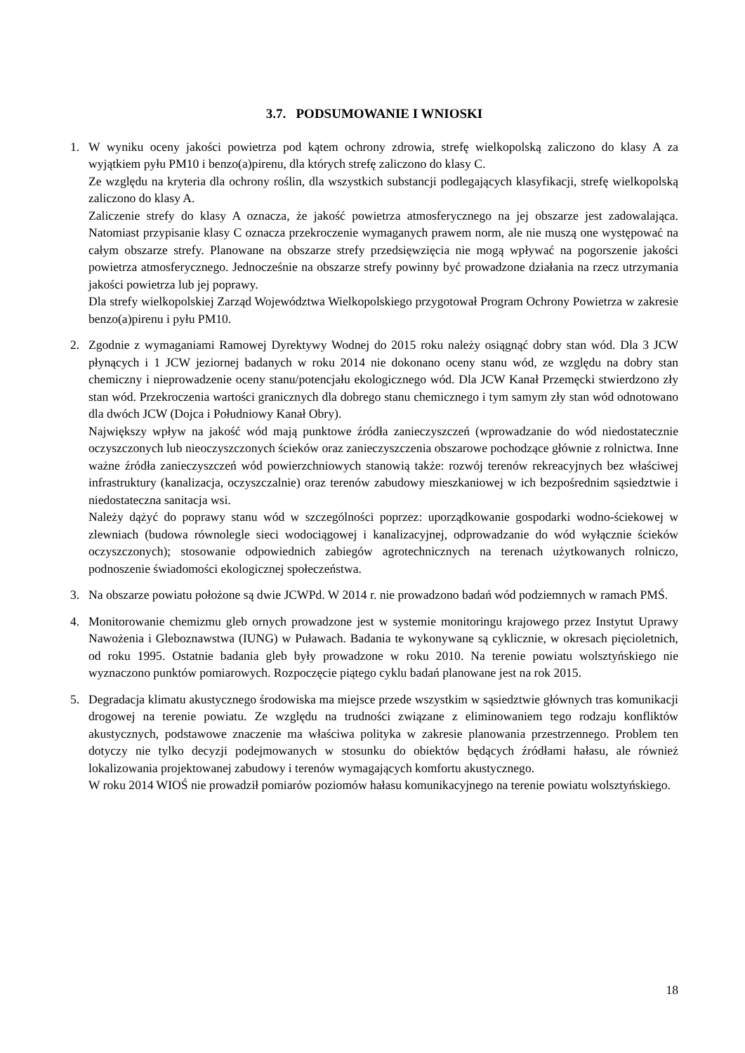3.7. PODSUMOWANIE I WNIOSKI
1. W wyniku oceny jakości powietrza pod kątem ochrony zdrowia, strefę wielkopolską zaliczono do klasy A za wyjątkiem pyłu PM10 i benzo(a)pirenu, dla których strefę zaliczono do klasy C.
Ze względu na kryteria dla ochrony roślin, dla wszystkich substancji podlegających klasyfikacji, strefę wielkopolską zaliczono do klasy A.
Zaliczenie strefy do klasy A oznacza, że jakość powietrza atmosferycznego na jej obszarze jest zadowalająca. Natomiast przypisanie klasy C oznacza przekroczenie wymaganych prawem norm, ale nie muszą one występować na całym obszarze strefy. Planowane na obszarze strefy przedsięwzięcia nie mogą wpływać na pogorszenie jakości powietrza atmosferycznego. Jednocześnie na obszarze strefy powinny być prowadzone działania na rzecz utrzymania jakości powietrza lub jej poprawy.
Dla strefy wielkopolskiej Zarząd Województwa Wielkopolskiego przygotował Program Ochrony Powietrza w zakresie benzo(a)pirenu i pyłu PM10.
2. Zgodnie z wymaganiami Ramowej Dyrektywy Wodnej do 2015 roku należy osiągnąć dobry stan wód. Dla 3 JCW płynących i 1 JCW jeziornej badanych w roku 2014 nie dokonano oceny stanu wód, ze względu na dobry stan chemiczny i nieprowadzenie oceny stanu/potencjału ekologicznego wód. Dla JCW Kanał Przemęcki stwierdzono zły stan wód. Przekroczenia wartości granicznych dla dobrego stanu chemicznego i tym samym zły stan wód odnotowano dla dwóch JCW (Dojca i Południowy Kanał Obry).
Największy wpływ na jakość wód mają punktowe źródła zanieczyszczeń (wprowadzanie do wód niedostatecznie oczyszczonych lub nieoczyszczonych ścieków oraz zanieczyszczenia obszarowe pochodzące głównie z rolnictwa. Inne ważne źródła zanieczyszczeń wód powierzchniowych stanowią także: rozwój terenów rekreacyjnych bez właściwej infrastruktury (kanalizacja, oczyszczalnie) oraz terenów zabudowy mieszkaniowej w ich bezpośrednim sąsiedztwie i niedostateczna sanitacja wsi.
Należy dążyć do poprawy stanu wód w szczególności poprzez: uporządkowanie gospodarki wodno-ściekowej w zlewniach (budowa równolegle sieci wodociągowej i kanalizacyjnej, odprowadzanie do wód wyłącznie ścieków oczyszczonych); stosowanie odpowiednich zabiegów agrotechnicznych na terenach użytkowanych rolniczo, podnoszenie świadomości ekologicznej społeczeństwa.
3. Na obszarze powiatu położone są dwie JCWPd. W 2014 r. nie prowadzono badań wód podziemnych w ramach PMŚ.
4. Monitorowanie chemizmu gleb ornych prowadzone jest w systemie monitoringu krajowego przez Instytut Uprawy Nawożenia i Gleboznawstwa (IUNG) w Puławach. Badania te wykonywane są cyklicznie, w okresach pięcioletnich, od roku 1995. Ostatnie badania gleb były prowadzone w roku 2010. Na terenie powiatu wolsztyńskiego nie wyznaczono punktów pomiarowych. Rozpoczęcie piątego cyklu badań planowane jest na rok 2015.
5. Degradacja klimatu akustycznego środowiska ma miejsce przede wszystkim w sąsiedztwie głównych tras komunikacji drogowej na terenie powiatu. Ze względu na trudności związane z eliminowaniem tego rodzaju konfliktów akustycznych, podstawowe znaczenie ma właściwa polityka w zakresie planowania przestrzennego. Problem ten dotyczy nie tylko decyzji podejmowanych w stosunku do obiektów będących źródłami hałasu, ale również lokalizowania projektowanej zabudowy i terenów wymagających komfortu akustycznego.
W roku 2014 WIOŚ nie prowadził pomiarów poziomów hałasu komunikacyjnego na terenie powiatu wolsztyńskiego.
18